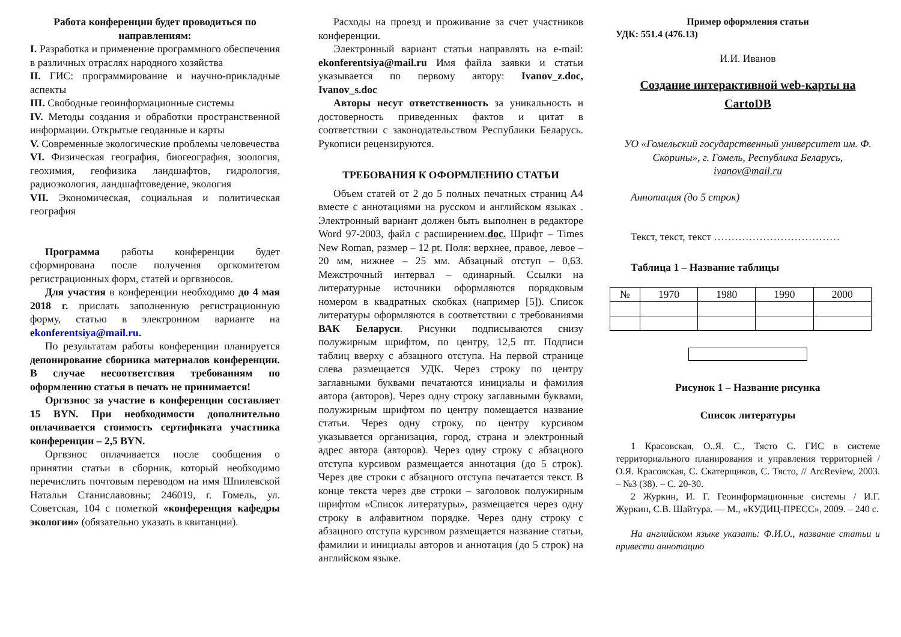Работа конференции будет проводиться по направлениям:
I. Разработка и применение программного обеспечения в различных отраслях народного хозяйства
II. ГИС: программирование и научно-прикладные аспекты
III. Свободные геоинформационные системы
IV. Методы создания и обработки пространственной информации. Открытые геоданные и карты
V. Современные экологические проблемы человечества
VI. Физическая география, биогеография, зоология, геохимия, геофизика ландшафтов, гидрология, радиоэкология, ландшафтоведение, экология
VII. Экономическая, социальная и политическая география
Программа работы конференции будет сформирована после получения оргкомитетом регистрационных форм, статей и оргвзносов.
Для участия в конференции необходимо до 4 мая 2018 г. прислать заполненную регистрационную форму, статью в электронном варианте на ekonferentsiya@mail.ru.
По результатам работы конференции планируется депонирование сборника материалов конференции. В случае несоответствия требованиям по оформлению статья в печать не принимается!
Оргвзнос за участие в конференции составляет 15 BYN. При необходимости дополнительно оплачивается стоимость сертификата участника конференции – 2,5 BYN.
Оргвзнос оплачивается после сообщения о принятии статьи в сборник, который необходимо перечислить почтовым переводом на имя Шпилевской Натальи Станиславовны; 246019, г. Гомель, ул. Советская, 104 с пометкой «конференция кафедры экологии» (обязательно указать в квитанции).
Расходы на проезд и проживание за счет участников конференции.
Электронный вариант статьи направлять на e-mail: ekonferentsiya@mail.ru Имя файла заявки и статьи указывается по первому автору: Ivanov_z.doc, Ivanov_s.doc
Авторы несут ответственность за уникальность и достоверность приведенных фактов и цитат в соответствии с законодательством Республики Беларусь. Рукописи рецензируются.
ТРЕБОВАНИЯ К ОФОРМЛЕНИЮ СТАТЬИ
Объем статей от 2 до 5 полных печатных страниц А4 вместе с аннотациями на русском и английском языках . Электронный вариант должен быть выполнен в редакторе Word 97-2003, файл с расширением.doc. Шрифт – Times New Roman, размер – 12 pt. Поля: верхнее, правое, левое – 20 мм, нижнее – 25 мм. Абзацный отступ – 0,63. Межстрочный интервал – одинарный. Ссылки на литературные источники оформляются порядковым номером в квадратных скобках (например [5]). Список литературы оформляются в соответствии с требованиями ВАК Беларуси. Рисунки подписываются снизу полужирным шрифтом, по центру, 12,5 пт. Подписи таблиц вверху с абзацного отступа. На первой странице слева размещается УДК. Через строку по центру заглавными буквами печатаются инициалы и фамилия автора (авторов). Через одну строку заглавными буквами, полужирным шрифтом по центру помещается название статьи. Через одну строку, по центру курсивом указывается организация, город, страна и электронный адрес автора (авторов). Через одну строку с абзацного отступа курсивом размещается аннотация (до 5 строк). Через две строки с абзацного отступа печатается текст. В конце текста через две строки – заголовок полужирным шрифтом «Список литературы», размещается через одну строку в алфавитном порядке. Через одну строку с абзацного отступа курсивом размещается название статьи, фамилии и инициалы авторов и аннотация (до 5 строк) на английском языке.
Пример оформления статьи
УДК: 551.4 (476.13)
И.И. Иванов
Создание интерактивной web-карты на CartoDB
УО «Гомельский государственный университет им. Ф. Скорины», г. Гомель, Республика Беларусь,
ivanov@mail.ru
Аннотация (до 5 строк)
Текст, текст, текст ………………………………
Таблица 1 – Название таблицы
| № | 1970 | 1980 | 1990 | 2000 |
Рисунок 1 – Название рисунка
Список литературы
1 Красовская, О..Я. С., Тясто С. ГИС в системе территориального планирования и управления территорией / О.Я. Красовская, С. Скатерщиков, С. Тясто, // ArcReview, 2003. – №3 (38). – С. 20-30.
2 Журкин, И. Г. Геоинформационные системы / И.Г. Журкин, С.В. Шайтура. — М., «КУДИЦ-ПРЕСС», 2009. – 240 с.
На английском языке указать: Ф.И.О., название статьи и привести аннотацию